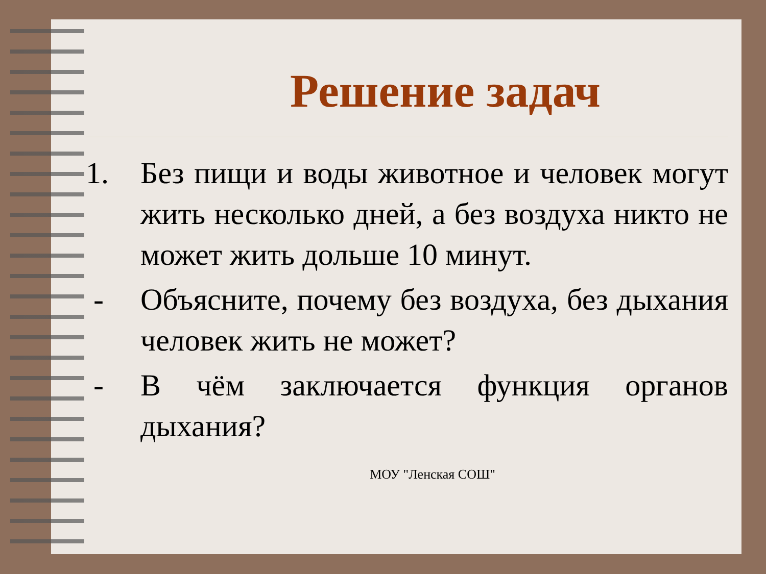Решение задач
1. Без пищи и воды животное и человек могут жить несколько дней, а без воздуха никто не может жить дольше 10 минут.
- Объясните, почему без воздуха, без дыхания человек жить не может?
- В чём заключается функция органов дыхания?
МОУ "Ленская СОШ"